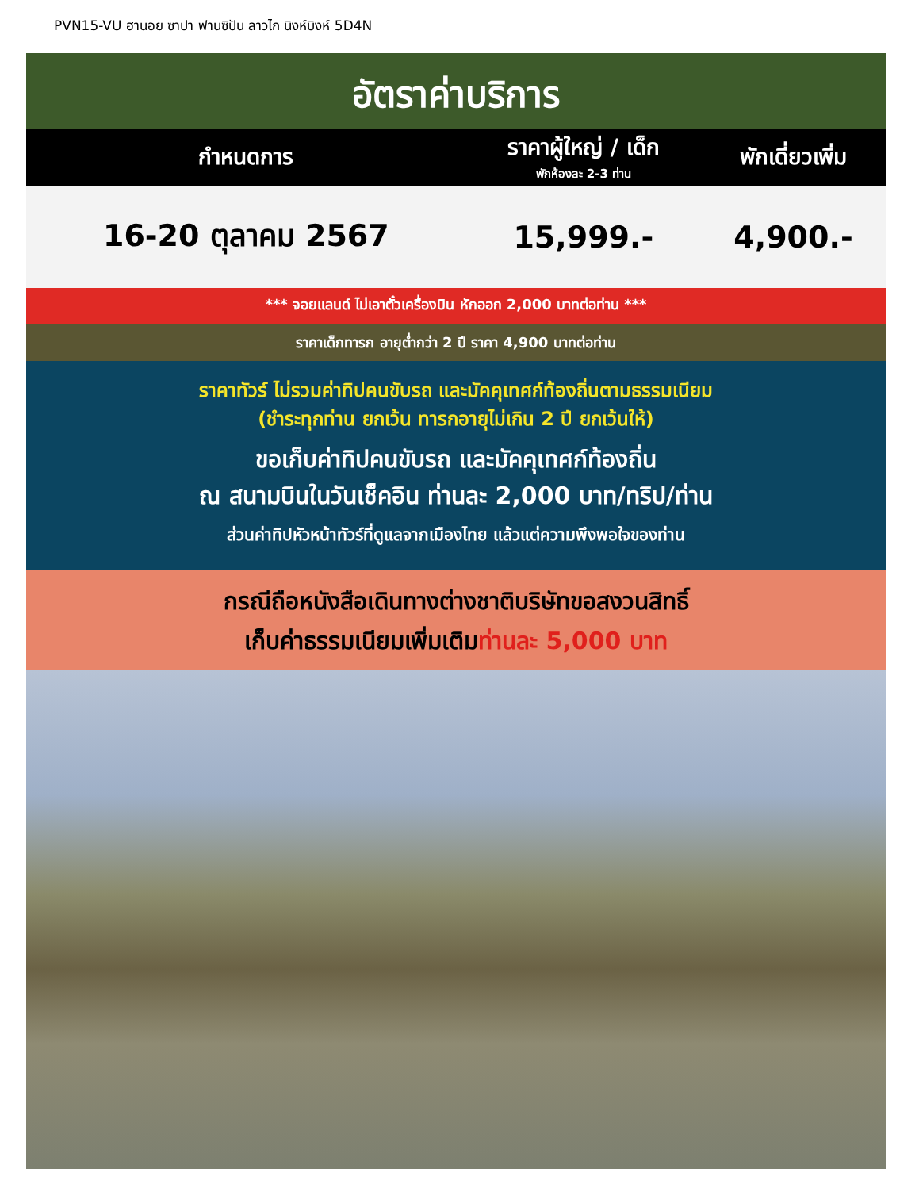PVN15-VU ฮานอย ซาปา ฟานซิปัน ลาวไก นิงห์บิงห์ 5D4N
อัตราค่าบริการ
| กำหนดการ | ราคาผู้ใหญ่ / เด็ก พักห้องละ 2-3 ท่าน | พักเดี่ยวเพิ่ม |
| --- | --- | --- |
| 16-20 ตุลาคม 2567 | 15,999.- | 4,900.- |
*** จอยแลนด์ ไม่เอาตั๋วเครื่องบิน หักออก 2,000 บาทต่อท่าน ***
ราคาเด็กทารก อายุต่ำกว่า 2 ปี ราคา 4,900 บาทต่อท่าน
ราคาทัวร์ ไม่รวมค่าทิปคนขับรถ และมัคคุเทศก์ท้องถิ่นตามธรรมเนียม
(ชำระทุกท่าน ยกเว้น ทารกอายุไม่เกิน 2 ปี ยกเว้นให้)
ขอเก็บค่าทิปคนขับรถ และมัคคุเทศก์ท้องถิ่น
ณ สนามบินในวันเช็คอิน ท่านละ 2,000 บาท/ทริป/ท่าน
ส่วนค่าทิปหัวหน้าทัวร์ที่ดูแลจากเมืองไทย แล้วแต่ความพึงพอใจของท่าน
กรณีถือหนังสือเดินทางต่างชาติบริษัทขอสงวนสิทธิ์
เก็บค่าธรรมเนียมเพิ่มเติมท่านละ 5,000 บาท